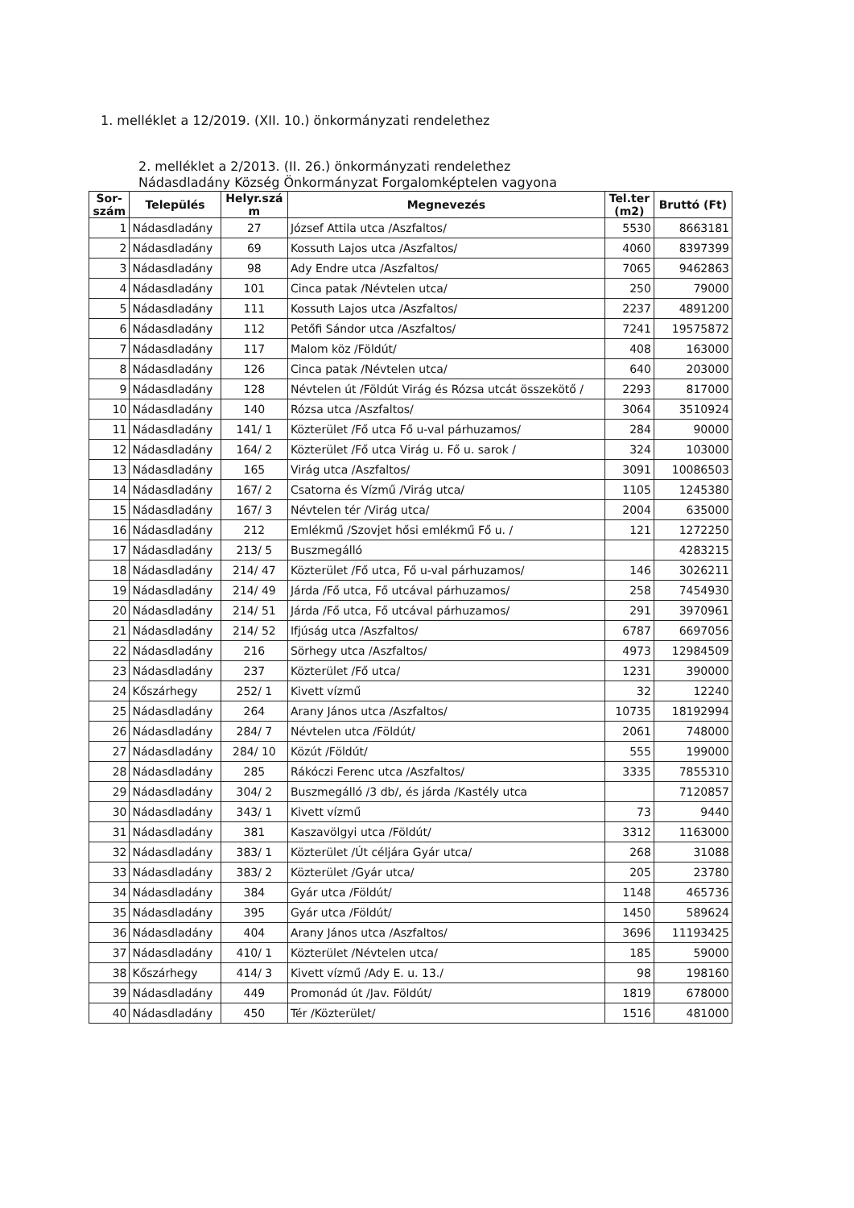1. melléklet a 12/2019. (XII. 10.) önkormányzati rendelethez
2. melléklet a 2/2013. (II. 26.) önkormányzati rendelethez
Nádasdladány Község Önkormányzat Forgalomképtelen vagyona
| Sor- szám | Település | Helyr.szá m | Megnevezés | Tel.ter (m2) | Bruttó (Ft) |
| --- | --- | --- | --- | --- | --- |
| 1 | Nádasdladány | 27 | József Attila utca /Aszfaltos/ | 5530 | 8663181 |
| 2 | Nádasdladány | 69 | Kossuth Lajos utca /Aszfaltos/ | 4060 | 8397399 |
| 3 | Nádasdladány | 98 | Ady Endre utca /Aszfaltos/ | 7065 | 9462863 |
| 4 | Nádasdladány | 101 | Cinca patak /Névtelen utca/ | 250 | 79000 |
| 5 | Nádasdladány | 111 | Kossuth Lajos utca /Aszfaltos/ | 2237 | 4891200 |
| 6 | Nádasdladány | 112 | Petőfi Sándor utca /Aszfaltos/ | 7241 | 19575872 |
| 7 | Nádasdladány | 117 | Malom köz /Földút/ | 408 | 163000 |
| 8 | Nádasdladány | 126 | Cinca patak /Névtelen utca/ | 640 | 203000 |
| 9 | Nádasdladány | 128 | Névtelen út /Földút Virág és Rózsa utcát összekötő / | 2293 | 817000 |
| 10 | Nádasdladány | 140 | Rózsa utca /Aszfaltos/ | 3064 | 3510924 |
| 11 | Nádasdladány | 141/ 1 | Közterület /Fő utca Fő u-val párhuzamos/ | 284 | 90000 |
| 12 | Nádasdladány | 164/ 2 | Közterület /Fő utca Virág u. Fő u. sarok / | 324 | 103000 |
| 13 | Nádasdladány | 165 | Virág utca /Aszfaltos/ | 3091 | 10086503 |
| 14 | Nádasdladány | 167/ 2 | Csatorna és Vízmű /Virág utca/ | 1105 | 1245380 |
| 15 | Nádasdladány | 167/ 3 | Névtelen tér /Virág utca/ | 2004 | 635000 |
| 16 | Nádasdladány | 212 | Emlékmű /Szovjet hősi emlékmű Fő u. / | 121 | 1272250 |
| 17 | Nádasdladány | 213/ 5 | Buszmegálló | | 4283215 |
| 18 | Nádasdladány | 214/ 47 | Közterület /Fő utca, Fő u-val párhuzamos/ | 146 | 3026211 |
| 19 | Nádasdladány | 214/ 49 | Járda /Fő utca, Fő utcával párhuzamos/ | 258 | 7454930 |
| 20 | Nádasdladány | 214/ 51 | Járda /Fő utca, Fő utcával párhuzamos/ | 291 | 3970961 |
| 21 | Nádasdladány | 214/ 52 | Ifjúság utca /Aszfaltos/ | 6787 | 6697056 |
| 22 | Nádasdladány | 216 | Sörhegy utca /Aszfaltos/ | 4973 | 12984509 |
| 23 | Nádasdladány | 237 | Közterület /Fő utca/ | 1231 | 390000 |
| 24 | Kőszárhegy | 252/ 1 | Kivett vízmű | 32 | 12240 |
| 25 | Nádasdladány | 264 | Arany János utca /Aszfaltos/ | 10735 | 18192994 |
| 26 | Nádasdladány | 284/ 7 | Névtelen utca /Földút/ | 2061 | 748000 |
| 27 | Nádasdladány | 284/ 10 | Közút /Földút/ | 555 | 199000 |
| 28 | Nádasdladány | 285 | Rákóczi Ferenc utca /Aszfaltos/ | 3335 | 7855310 |
| 29 | Nádasdladány | 304/ 2 | Buszmegálló /3 db/, és járda /Kastély utca | | 7120857 |
| 30 | Nádasdladány | 343/ 1 | Kivett vízmű | 73 | 9440 |
| 31 | Nádasdladány | 381 | Kaszavölgyi utca /Földút/ | 3312 | 1163000 |
| 32 | Nádasdladány | 383/ 1 | Közterület /Út céljára Gyár utca/ | 268 | 31088 |
| 33 | Nádasdladány | 383/ 2 | Közterület /Gyár utca/ | 205 | 23780 |
| 34 | Nádasdladány | 384 | Gyár utca /Földút/ | 1148 | 465736 |
| 35 | Nádasdladány | 395 | Gyár utca /Földút/ | 1450 | 589624 |
| 36 | Nádasdladány | 404 | Arany János utca /Aszfaltos/ | 3696 | 11193425 |
| 37 | Nádasdladány | 410/ 1 | Közterület /Névtelen utca/ | 185 | 59000 |
| 38 | Kőszárhegy | 414/ 3 | Kivett vízmű /Ady E. u. 13./ | 98 | 198160 |
| 39 | Nádasdladány | 449 | Promonád út /Jav. Földút/ | 1819 | 678000 |
| 40 | Nádasdladány | 450 | Tér /Közterület/ | 1516 | 481000 |